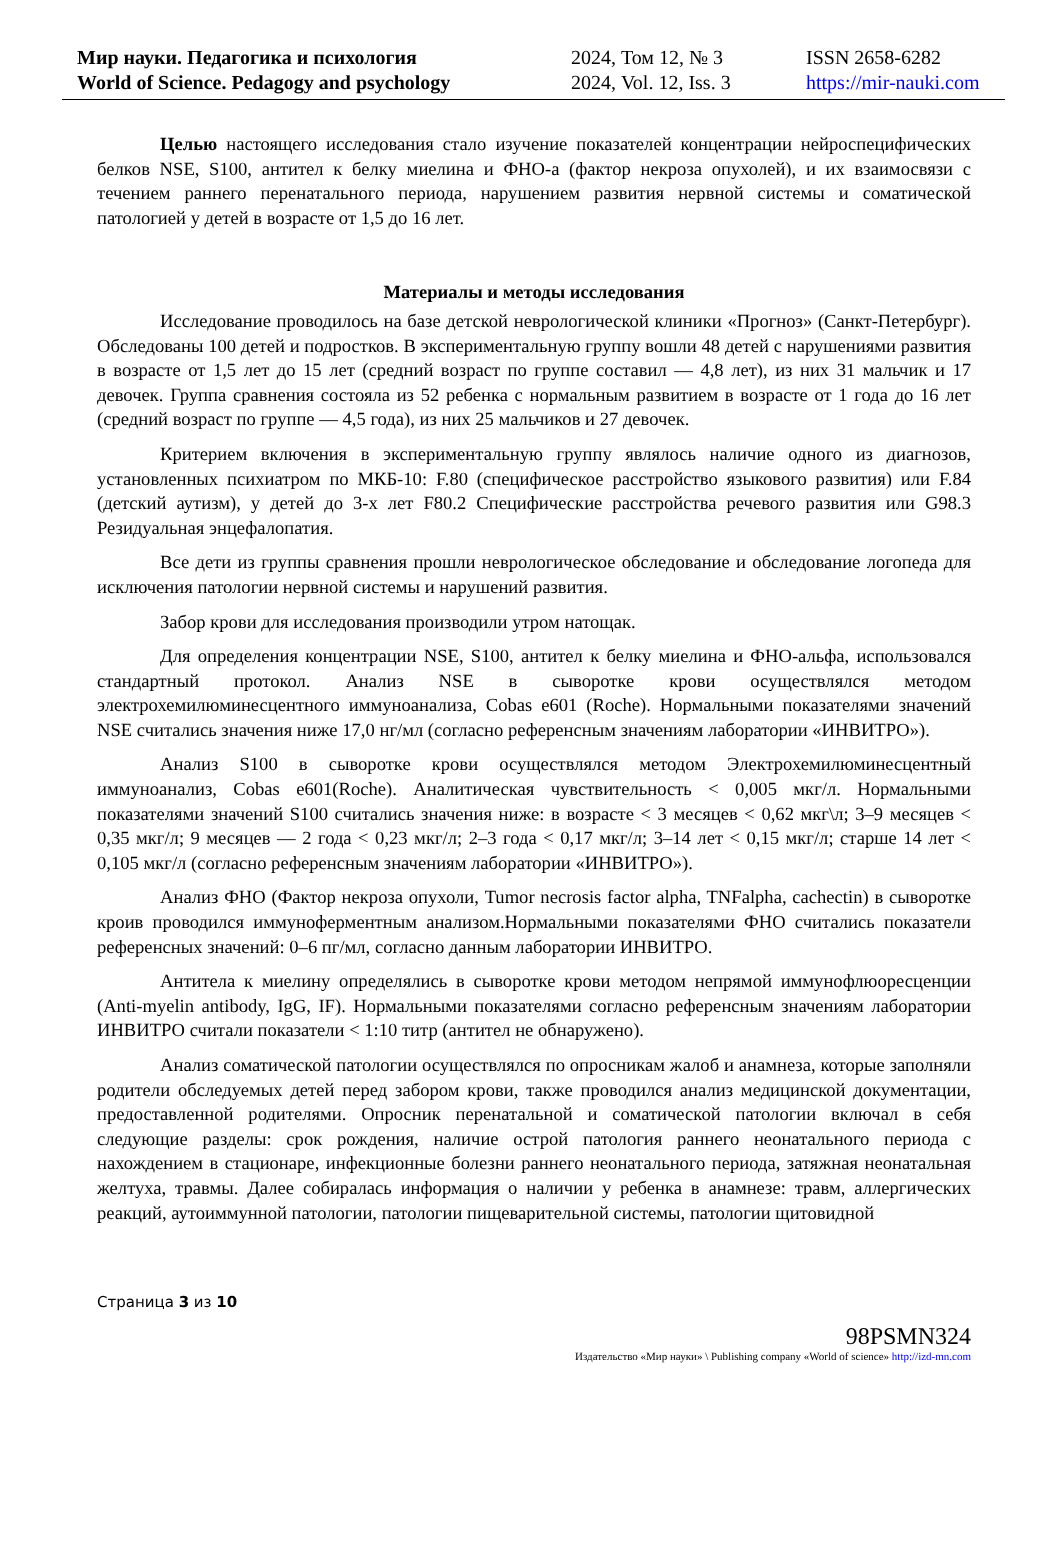Мир науки. Педагогика и психология
World of Science. Pedagogy and psychology
2024, Том 12, № 3
2024, Vol. 12, Iss. 3
ISSN 2658-6282
https://mir-nauki.com
Целью настоящего исследования стало изучение показателей концентрации нейроспецифических белков NSE, S100, антител к белку миелина и ФНО-а (фактор некроза опухолей), и их взаимосвязи с течением раннего перенатального периода, нарушением развития нервной системы и соматической патологией у детей в возрасте от 1,5 до 16 лет.
Материалы и методы исследования
Исследование проводилось на базе детской неврологической клиники «Прогноз» (Санкт-Петербург). Обследованы 100 детей и подростков. В экспериментальную группу вошли 48 детей с нарушениями развития в возрасте от 1,5 лет до 15 лет (средний возраст по группе составил — 4,8 лет), из них 31 мальчик и 17 девочек. Группа сравнения состояла из 52 ребенка с нормальным развитием в возрасте от 1 года до 16 лет (средний возраст по группе — 4,5 года), из них 25 мальчиков и 27 девочек.
Критерием включения в экспериментальную группу являлось наличие одного из диагнозов, установленных психиатром по МКБ-10: F.80 (специфическое расстройство языкового развития) или F.84 (детский аутизм), у детей до 3-х лет F80.2 Специфические расстройства речевого развития или G98.3 Резидуальная энцефалопатия.
Все дети из группы сравнения прошли неврологическое обследование и обследование логопеда для исключения патологии нервной системы и нарушений развития.
Забор крови для исследования производили утром натощак.
Для определения концентрации NSE, S100, антител к белку миелина и ФНО-альфа, использовался стандартный протокол. Анализ NSE в сыворотке крови осуществлялся методом электрохемилюминесцентного иммуноанализа, Cobas e601 (Roche). Нормальными показателями значений NSE считались значения ниже 17,0 нг/мл (согласно референсным значениям лаборатории «ИНВИТРО»).
Анализ S100 в сыворотке крови осуществлялся методом Электрохемилюминесцентный иммуноанализ, Cobas e601(Roche). Аналитическая чувствительность < 0,005 мкг/л. Нормальными показателями значений S100 считались значения ниже: в возрасте < 3 месяцев < 0,62 мкг\л; 3–9 месяцев < 0,35 мкг/л; 9 месяцев — 2 года < 0,23 мкг/л; 2–3 года < 0,17 мкг/л; 3–14 лет < 0,15 мкг/л; старше 14 лет < 0,105 мкг/л (согласно референсным значениям лаборатории «ИНВИТРО»).
Анализ ФНО (Фактор некроза опухоли, Tumor necrosis factor alpha, TNFalpha, cachectin) в сыворотке кроив проводился иммуноферментным анализом.Нормальными показателями ФНО считались показатели референсных значений: 0–6 пг/мл, согласно данным лаборатории ИНВИТРО.
Антитела к миелину определялись в сыворотке крови методом непрямой иммунофлюоресценции (Anti-myelin antibody, IgG, IF). Нормальными показателями согласно референсным значениям лаборатории ИНВИТРО считали показатели < 1:10 титр (антител не обнаружено).
Анализ соматической патологии осуществлялся по опросникам жалоб и анамнеза, которые заполняли родители обследуемых детей перед забором крови, также проводился анализ медицинской документации, предоставленной родителями. Опросник перенатальной и соматической патологии включал в себя следующие разделы: срок рождения, наличие острой патология раннего неонатального периода с нахождением в стационаре, инфекционные болезни раннего неонатального периода, затяжная неонатальная желтуха, травмы. Далее собиралась информация о наличии у ребенка в анамнезе: травм, аллергических реакций, аутоиммунной патологии, патологии пищеварительной системы, патологии щитовидной
Страница 3 из 10
98PSMN324
Издательство «Мир науки» \ Publishing company «World of science» http://izd-mn.com